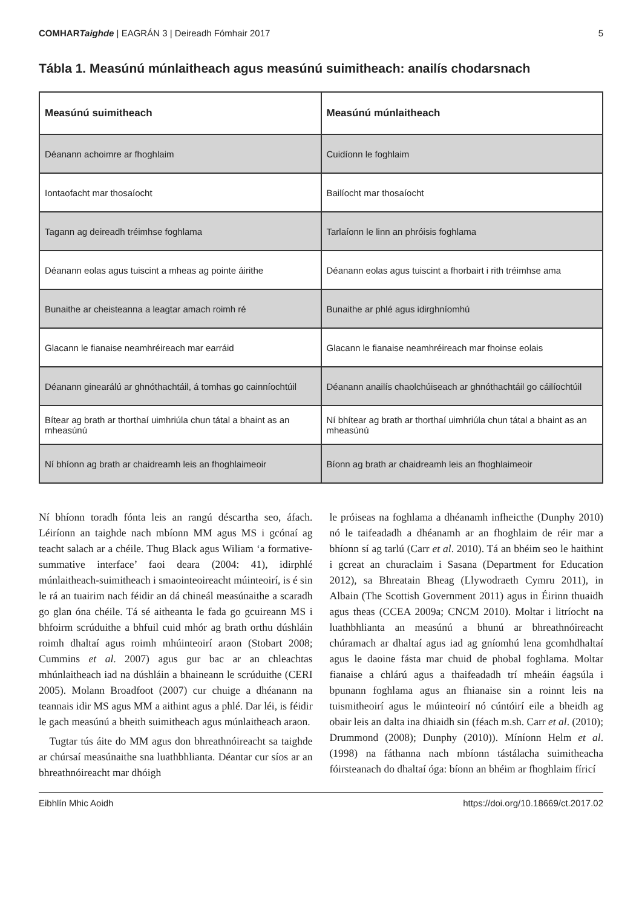COMHARTaighde | EAGRÁN 3 | Deireadh Fómhair 2017 5
Tábla 1. Measúnú múnlaitheach agus measúnú suimitheach: anailís chodarsnach
| Measúnú suimitheach | Measúnú múnlaitheach |
| --- | --- |
| Déanann achoimre ar fhoghlaim | Cuidíonn le foghlaim |
| Iontaofacht mar thosaíocht | Bailíocht mar thosaíocht |
| Tagann ag deireadh tréimhse foghlama | Tarlaíonn le linn an phróisis foghlama |
| Déanann eolas agus tuiscint a mheas ag pointe áirithe | Déanann eolas agus tuiscint a fhorbairt i rith tréimhse ama |
| Bunaithe ar cheisteanna a leagtar amach roimh ré | Bunaithe ar phlé agus idirghníomhú |
| Glacann le fianaise neamhréireach mar earráid | Glacann le fianaise neamhréireach mar fhoinse eolais |
| Déanann ginearálú ar ghnóthachtáil, á tomhas go cainníochtúil | Déanann anailís chaolchúiseach ar ghnóthachtáil go cáilíochtúil |
| Bítear ag brath ar thorthaí uimhriúla chun tátal a bhaint as an mheasúnú | Ní bhítear ag brath ar thorthaí uimhriúla chun tátal a bhaint as an mheasúnú |
| Ní bhíonn ag brath ar chaidreamh leis an fhoghlaimeoir | Bíonn ag brath ar chaidreamh leis an fhoghlaimeoir |
Ní bhíonn toradh fónta leis an rangú déscartha seo, áfach. Léiríonn an taighde nach mbíonn MM agus MS i gcónaí ag teacht salach ar a chéile. Thug Black agus Wiliam ‘a formative-summative interface’ faoi deara (2004: 41), idirphlé múnlaitheach-suimitheach i smaointeoireacht múinteoirí, is é sin le rá an tuairim nach féidir an dá chineál measúnaithe a scaradh go glan óna chéile. Tá sé aitheanta le fada go gcuireann MS i bhfoirm scrúduithe a bhfuil cuid mhór ag brath orthu dúshláin roimh dhaltaí agus roimh mhúinteoirí araon (Stobart 2008; Cummins et al. 2007) agus gur bac ar an chleachtas mhúnlaitheach iad na dúshláin a bhaineann le scrúduithe (CERI 2005). Molann Broadfoot (2007) cur chuige a dhéanann na teannais idir MS agus MM a aithint agus a phlé. Dar léi, is féidir le gach measúnú a bheith suimitheach agus múnlaitheach araon.
Tugtar tús áite do MM agus don bhreathnóireacht sa taighde ar chúrsaí measúnaithe sna luathbhlianta. Déantar cur síos ar an bhreathnóireacht mar dhóigh
le próiseas na foghlama a dhéanamh infheicthe (Dunphy 2010) nó le taifeadadh a dhéanamh ar an fhoghlaim de réir mar a bhíonn sí ag tarlú (Carr et al. 2010). Tá an bhéim seo le haithint i gcreat an churaclaim i Sasana (Department for Education 2012), sa Bhreatain Bheag (Llywodraeth Cymru 2011), in Albain (The Scottish Government 2011) agus in Éirinn thuaidh agus theas (CCEA 2009a; CNCM 2010). Moltar i litríocht na luathbhlianta an measúnú a bhunú ar bhreathnóireacht chúramach ar dhaltaí agus iad ag gníomhú lena gcomhdhaltaí agus le daoine fásta mar chuid de phobal foghlama. Moltar fianaise a chlárú agus a thaifeadadh trí mheáin éagsúla i bpunann foghlama agus an fhianaise sin a roinnt leis na tuismitheoirí agus le múinteoirí nó cúntóirí eile a bheidh ag obair leis an dalta ina dhiaidh sin (féach m.sh. Carr et al. (2010); Drummond (2008); Dunphy (2010)). Míníonn Helm et al. (1998) na fáthanna nach mbíonn tástálacha suimitheacha fóirsteanach do dhaltaí óga: bíonn an bhéim ar fhoghlaim fíricí
Eibhlín Mhic Aoidh https://doi.org/10.18669/ct.2017.02